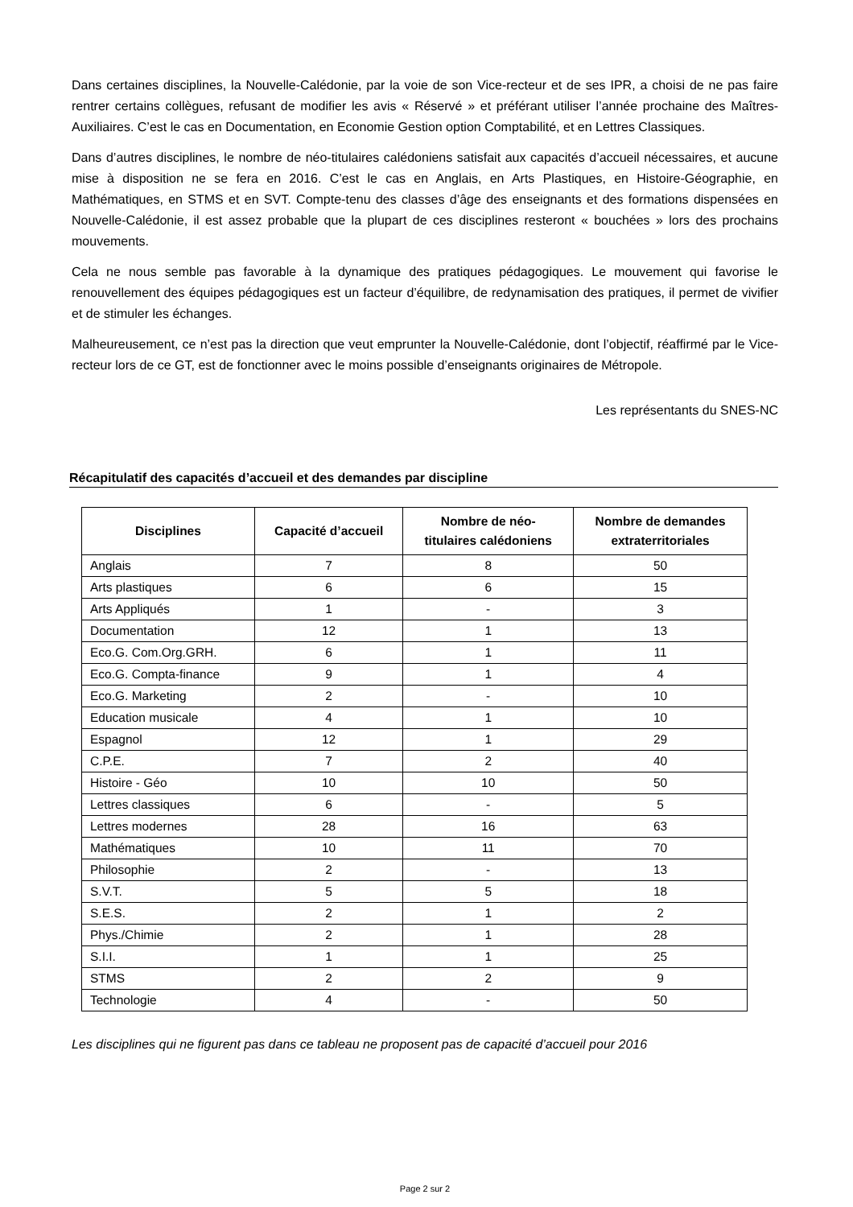Dans certaines disciplines, la Nouvelle-Calédonie, par la voie de son Vice-recteur et de ses IPR, a choisi de ne pas faire rentrer certains collègues, refusant de modifier les avis « Réservé » et préférant utiliser l’année prochaine des Maîtres-Auxiliaires. C’est le cas en Documentation, en Economie Gestion option Comptabilité, et en Lettres Classiques.
Dans d’autres disciplines, le nombre de néo-titulaires calédoniens satisfait aux capacités d’accueil nécessaires, et aucune mise à disposition ne se fera en 2016. C’est le cas en Anglais, en Arts Plastiques, en Histoire-Géographie, en Mathématiques, en STMS et en SVT. Compte-tenu des classes d’âge des enseignants et des formations dispensées en Nouvelle-Calédonie, il est assez probable que la plupart de ces disciplines resteront « bouchées » lors des prochains mouvements.
Cela ne nous semble pas favorable à la dynamique des pratiques pédagogiques. Le mouvement qui favorise le renouvellement des équipes pédagogiques est un facteur d’équilibre, de redynamisation des pratiques, il permet de vivifier et de stimuler les échanges.
Malheureusement, ce n’est pas la direction que veut emprunter la Nouvelle-Calédonie, dont l’objectif, réaffirmé par le Vice-recteur lors de ce GT, est de fonctionner avec le moins possible d’enseignants originaires de Métropole.
Les représentants du SNES-NC
Récapitulatif des capacités d’accueil et des demandes par discipline
| Disciplines | Capacité d’accueil | Nombre de néo- titulaires calédoniens | Nombre de demandes extraterritoriales |
| --- | --- | --- | --- |
| Anglais | 7 | 8 | 50 |
| Arts plastiques | 6 | 6 | 15 |
| Arts Appliqués | 1 | - | 3 |
| Documentation | 12 | 1 | 13 |
| Eco.G. Com.Org.GRH. | 6 | 1 | 11 |
| Eco.G. Compta-finance | 9 | 1 | 4 |
| Eco.G. Marketing | 2 | - | 10 |
| Education musicale | 4 | 1 | 10 |
| Espagnol | 12 | 1 | 29 |
| C.P.E. | 7 | 2 | 40 |
| Histoire - Géo | 10 | 10 | 50 |
| Lettres classiques | 6 | - | 5 |
| Lettres modernes | 28 | 16 | 63 |
| Mathématiques | 10 | 11 | 70 |
| Philosophie | 2 | - | 13 |
| S.V.T. | 5 | 5 | 18 |
| S.E.S. | 2 | 1 | 2 |
| Phys./Chimie | 2 | 1 | 28 |
| S.I.I. | 1 | 1 | 25 |
| STMS | 2 | 2 | 9 |
| Technologie | 4 | - | 50 |
Les disciplines qui ne figurent pas dans ce tableau ne proposent pas de capacité d’accueil pour 2016
Page 2 sur 2